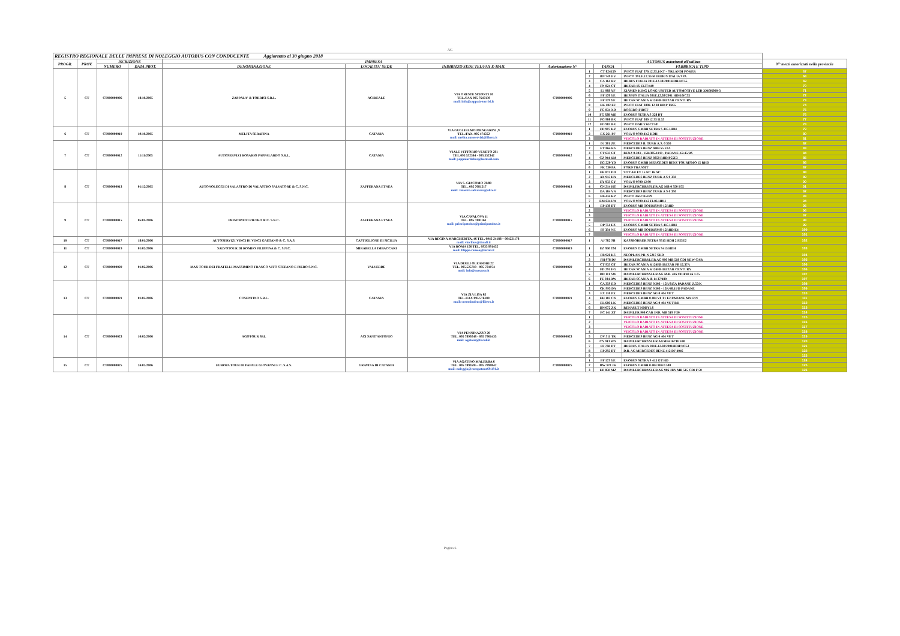AG
| REGISTRO REGIONALE DELLE IMPRESE DI NOLEGGIO AUTOBUS CON CONDUCENTE Aggiornato al 30 giugno 2018 | | | | | | | | | | | |
| PROGR. | PROV. | ISCRIZIONE | | IMPRESA | | | | AUTOBUS autorizzati all'utilizzo | | | N° mezzi autorizzati nella provincia |
| | | NUMERO | DATA PROT. | DENOMINAZIONE | LOCALITA' SEDE | INDIRIZZO SEDE TEL/FAX E-MAIL | Autorizzazione N° | | TARGA | FABBRICA E TIPO | |
| 5 | CT | CT000000006 | 18/10/2005 | ZAPPALA' & TORRISI S.R.L. | ACIREALE | VIA ORESTE SCIONTI 10 TEL./FAX 095 7647139 mail: info@zappala-torrisi.it | CT000000006 | 1 | CT 824159 | IVECO FIAT 370.12.35.1/KT - ORLANDI POKER | 67 |
| | | | | | | | | 2 | BN 749 EV | IVECO 391.E.12.35/M IRIBUS ITALIA SPA | 68 |
| | | | | | | | | 3 | CA 161 RV | IRIBUS ITALIA 391E.12.38/2001HDH/NC55 | 69 |
| | | | | | | | | 4 | FN 824 CT | IRIZAR 16 13.37/440 | 70 |
| | | | | | | | | 5 | EJ 968 YF | XIAMEN KING LONG UNITED AUTOMOTIVE LTD XMQ6900-3 | 71 |
| | | | | | | | | 6 | FF 178 YE | IRISBUS ITALIA 391E.12.38/2001 HDH/NC55 | 72 |
| | | | | | | | | 7 | FF 179 YE | IRIZAR SCANIA K124EB IRIZAR CENTURY | 73 |
| | | | | | | | | 8 | EK 182 EF | IVECO FIAT 380E 12 38 HD P TR55 | 74 |
| | | | | | | | | 9 | FG 834 XD | ROSERO-FIRST | 75 |
| | | | | | | | | 10 | FG 638 MD | EVOBUS SETRA S 328 DT | 76 |
| | | | | | | | | 11 | FG 986 BX | IVECO FIAT 380 12 35 IL55 | 77 |
| | | | | | | | | 12 | FG 983 BX | IVECO DAILY 65C17/P | 78 |
| 6 | CT | CT000000010 | 19/10/2005 | MELITA SERAFINA | CATANIA | VIA GUGLIELMO MENGARINI ,9 TEL./FAX. 095 474562 mail: melita.autoservizi@libero.it | CT000000010 | 1 | FD 907 KZ | EVOBUS GMBH SETRA S 415 HDH | 79 |
| | | | | | | | | 2 | EX 261 PF | VOLVO 9700 4X2 HDH | 80 |
| | | | | | | | | 3 | | VEICOLO RADIATO IN ATTESA DI SOSTITUZIONE | 81 |
| 7 | CT | CT000000012 | 11/11/2005 | AUTOSERVIZI ROSARIO PAPPALARDO S.R.L. | CATANIA | VIALE VITTORIO VENETO 281 TEL.095 552364 - 095 552342 mail: pappalardobus@hotmail.com | CT000000012 | 1 | DJ 381 ZE | MERCEDES B. TURK A.S. 0 350 | 82 |
| | | | | | | | | 2 | EY 864 KS | MERCEDES BENZ 0404 55 E2A | 83 |
| | | | | | | | | 3 | CT 633 GT | BENZ 0.303 - 15R/385.11/D - PADANE X2.45/RS | 84 |
| | | | | | | | | 4 | CZ 944 KM | MERCEDES BENZ 0350 RHD/P55E3 | 85 |
| | | | | | | | | 5 | EG 220 YD | EVOBUS GMBH MERCEDES BENZ TOURISMO 15 RHD | 86 |
| | | | | | | | | 6 | FK 730 PA | FORD TRANSIT | 87 |
| 8 | CT | CT000000013 | 01/12/2005 | AUTONOLEGGI DI VALASTRO DI VALASTRO SALVATORE & C. S.N.C. | ZAFFERANA ETNEA | VIA S. GIACOMO 78/80 TEL. 095 7081217 mail: valastro.salvatore@alice.it | CT000000013 | 1 | FH 872 DD | SITCAR FY 15 NC 16 AC | 88 |
| | | | | | | | | 2 | AX 915 HA | MERCEDES BENZ TURK A S 0 350 | 89 |
| | | | | | | | | 3 | EY 933 GY | VOLVO 9700 12 90 | 90 |
| | | | | | | | | 4 | CN 214 HT | DAIMLERCHRYSLER AG MB 0 350 P55 | 91 |
| | | | | | | | | 5 | DA 184 VN | MERCEDES BENZ TURK A S 0 350 | 92 |
| | | | | | | | | 6 | EB 434 KP | IVECO A65C/E4/29 | 93 |
| | | | | | | | | 7 | EM 634 LW | VOLVO 9700 4X2 FL06 HDH | 94 |
| 9 | CT | CT000000015 | 05/01/2006 | PRINCIPATO PIETRO & C. S.N.C. | ZAFFERANA ETNEA | VIA CAVALOVA 11 TEL. 095 7081161 mail: principatobus@principatobus.it | CT000000015 | 1 | EP 138 DT | EVOBUS MB TOURISMO 15RHD | 95 |
| | | | | | | | | 2 | | VEICOLO RADIATO IN ATTESA DI SOSTITUZIONE | 96 |
| | | | | | | | | 3 | | VEICOLO RADIATO IN ATTESA DI SOSTITUZIONE | 97 |
| | | | | | | | | 4 | | VEICOLO RADIATO IN ATTESA DI SOSTITUZIONE | 98 |
| | | | | | | | | 5 | DP 751 EZ | EVOBUS GMBH SETRA S 415 HDH | 99 |
| | | | | | | | | 6 | FF 334 NE | EVOBUS MB TOURISMO 15RHD/E4 | 100 |
| | | | | | | | | 7 | | VEICOLO RADIATO IN ATTESA DI SOSTITUZIONE | 101 |
| 10 | CT | CT000000017 | 18/01/2006 | AUTOSERVIZI VINCI DI VINCI GAETANO & C. S.A.S. | CASTIGLIONE DI SICILIA | VIA REGINA MARGHERITA, 46 TEL. 0942 24188 – 094221178 mail: vincibus@tiscali.it | CT000000017 | 1 | AJ 782 SB | KASSBOHRER SETRA S315 HDH 2 P55E2 | 102 |
| 11 | CT | CT000000019 | 01/02/2006 | SALVOTOUR DI ROMEO FILIPPINA & C. S.N.C. | MIRABELLA IMBACCARI | VIA ROMA 150 TEL. 0933 991432 mail: filippa.romeo@tiscali.it | CT000000019 | 1 | EZ 950 TM | EVOBUS GMBH SETRA S415 HDH | 103 |
| 12 | CT | CT000000020 | 01/02/2006 | MAX TOUR DEI FRATELLI MASSIMINO FRANCO VITO STEFANO E PIERO S.N.C. | VALVERDE | VIA DEGLI OLEANDRI 22 TEL. 095 525719 - 095 721074 mail: info@maxtour.it | CT000000020 | 1 | FB 926 KS | NEOPLAN P11 N 5217 SHD | 104 |
| | | | | | | | | 2 | FH 978 DJ | DAIMLERCHRYLER AG 906 MB 518 CDI NEW CAR | 105 |
| | | | | | | | | 3 | CT 933 GT | IRIZAR SCANIA K124EB IRIZAR PB 12.37A | 106 |
| | | | | | | | | 4 | ED 291 EG | IRIZAR SCANIA K124EB IRIZAR CENTURY | 106 |
| | | | | | | | | 5 | DD 111 SW | DAIMLERCHRYSLER AG M.B. 416 CDIF40 46 1.75 | 107 |
| | | | | | | | | 6 | FE 934 RW | IRIZAR SCANIA I6 14 37/480 | 107 |
| 13 | CT | CT000000021 | 01/02/2006 | COSENTINO S.R.L. | CATANIA | VIA ZIA LISA 65 TEL./FAX 095/576180 mail: cosentinobus@libero.it | CT000000021 | 1 | CA 359 ED | MERCEDES BENZ 0 303 - 15R/315A PADANE Z.55/K | 108 |
| | | | | | | | | 2 | CK 995 DA | MERCEDES BENZ 0 303 - 15R/48.11/D PADANE | 109 |
| | | | | | | | | 3 | EX 110 PX | MERCEDES BENZ AG 0 404 V8 T | 110 |
| | | | | | | | | 4 | EH 103 CX | EVOBUS GMBH 0 404 V8 T1 E2 PADANE MX12 N | 111 |
| | | | | | | | | 5 | EL 686 LK | MERCEDES BENZ AG 0 404 V6 T RH | 112 |
| | | | | | | | | 6 | DN 072 ZK | RENAULT NDDYL6 | 113 |
| | | | | | | | | 7 | EC 141 ZT | DAIMLER 906 CAR IND. MB 519 F 50 | 114 |
| 14 | CT | CT000000023 | 10/02/2006 | AGOTOUR SRL | ACI SANT'ANTONIO | VIA PENNINAZZO 20 TEL. 095 7899248 - 095 7901435 mail: agotour@tiscali.it | CT000000023 | 1 | | VEICOLO RADIATO IN ATTESA DI SOSTITUZIONE | 115 |
| | | | | | | | | 2 | | VEICOLO RADIATO IN ATTESA DI SOSTITUZIONE | 116 |
| | | | | | | | | 3 | | VEICOLO RADIATO IN ATTESA DI SOSTITUZIONE | 117 |
| | | | | | | | | 4 | | VEICOLO RADIATO IN ATTESA DI SOSTITUZIONE | 118 |
| | | | | | | | | 5 | DV 511 TR | MERCEDES BENZ AG 0 404 V8 T | 119 |
| | | | | | | | | 6 | CY 913 WX | DAIMLERCHRYSLER AGMB416CDIF40 | 120 |
| | | | | | | | | 7 | FF 768 DT | IRISBUS ITALIA 391E.12.38/2001HDH/NC53 | 121 |
| | | | | | | | | 8 | EP 292 DT | D.B. AG MERCEDES BENZ 412 DF 4046 | 122 |
| | | | | | | | | 9 | | | 123 |
| 15 | CT | CT000000025 | 24/02/2006 | EUROPA TOUR DI PAPALE GIOVANNI E C. S.A.S. | GRAVINA DI CATANIA | VIA AGATINO MALERBA 6 TEL. 095 7893595 - 095 7890842 mail: noleggio@europatour69.191.it | CT000000025 | 1 | FF 173 YE | EVOBUS SETRA S 415 GT HD | 124 |
| | | | | | | | | 2 | DW 378 JK | EVOBUS GMBH 0 404 MB 0 580 | 125 |
| | | | | | | | | 3 | ED 850 MZ | DAIMLERCHRYSLER AG 906 JBN MB 515 CDI F 50 | 126 |
Pagina 6